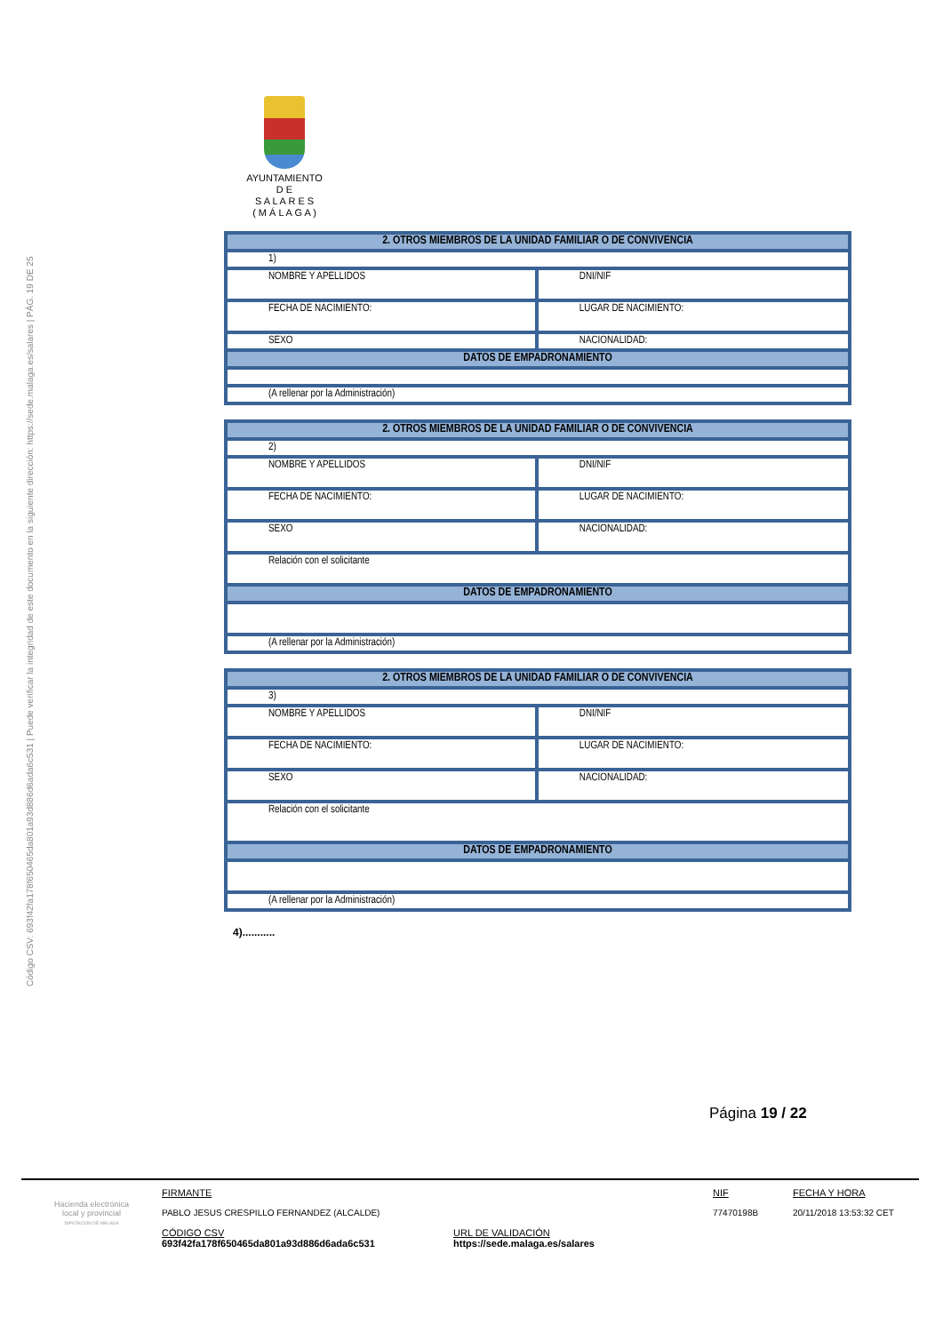Código CSV: 693f42fa178f650465da801a93d886d6ada6c531 | Puede verificar la integridad de este documento en la siguiente dirección: https://sede.malaga.es/salares | PÁG. 19 DE 25
AYUNTAMIENTO
D E
S A L A R E S
( M Á L A G A )
| 2. OTROS MIEMBROS DE LA UNIDAD FAMILIAR O DE CONVIVENCIA | |
| 1) | |
| NOMBRE Y APELLIDOS | DNI/NIF |
| FECHA DE NACIMIENTO: | LUGAR DE NACIMIENTO: |
| SEXO | NACIONALIDAD: |
| DATOS DE EMPADRONAMIENTO | |
| (A rellenar por la Administración) | |
| 2. OTROS MIEMBROS DE LA UNIDAD FAMILIAR O DE CONVIVENCIA | |
| 2) | |
| NOMBRE Y APELLIDOS | DNI/NIF |
| FECHA DE NACIMIENTO: | LUGAR DE NACIMIENTO: |
| SEXO | NACIONALIDAD: |
| Relación con el solicitante | |
| DATOS DE EMPADRONAMIENTO | |
| (A rellenar por la Administración) | |
| 2. OTROS MIEMBROS DE LA UNIDAD FAMILIAR O DE CONVIVENCIA | |
| 3) | |
| NOMBRE Y APELLIDOS | DNI/NIF |
| FECHA DE NACIMIENTO: | LUGAR DE NACIMIENTO: |
| SEXO | NACIONALIDAD: |
| Relación con el solicitante | |
| DATOS DE EMPADRONAMIENTO | |
| (A rellenar por la Administración) | |
4)...........
Página 19 / 22
Hacienda electrónica
local y provincial
DIPUTACIÓN DE MÁLAGA
FIRMANTE
PABLO JESUS CRESPILLO FERNANDEZ (ALCALDE)
CÓDIGO CSV
693f42fa178f650465da801a93d886d6ada6c531
URL DE VALIDACIÓN
https://sede.malaga.es/salares
NIF
77470198B
FECHA Y HORA
20/11/2018 13:53:32 CET